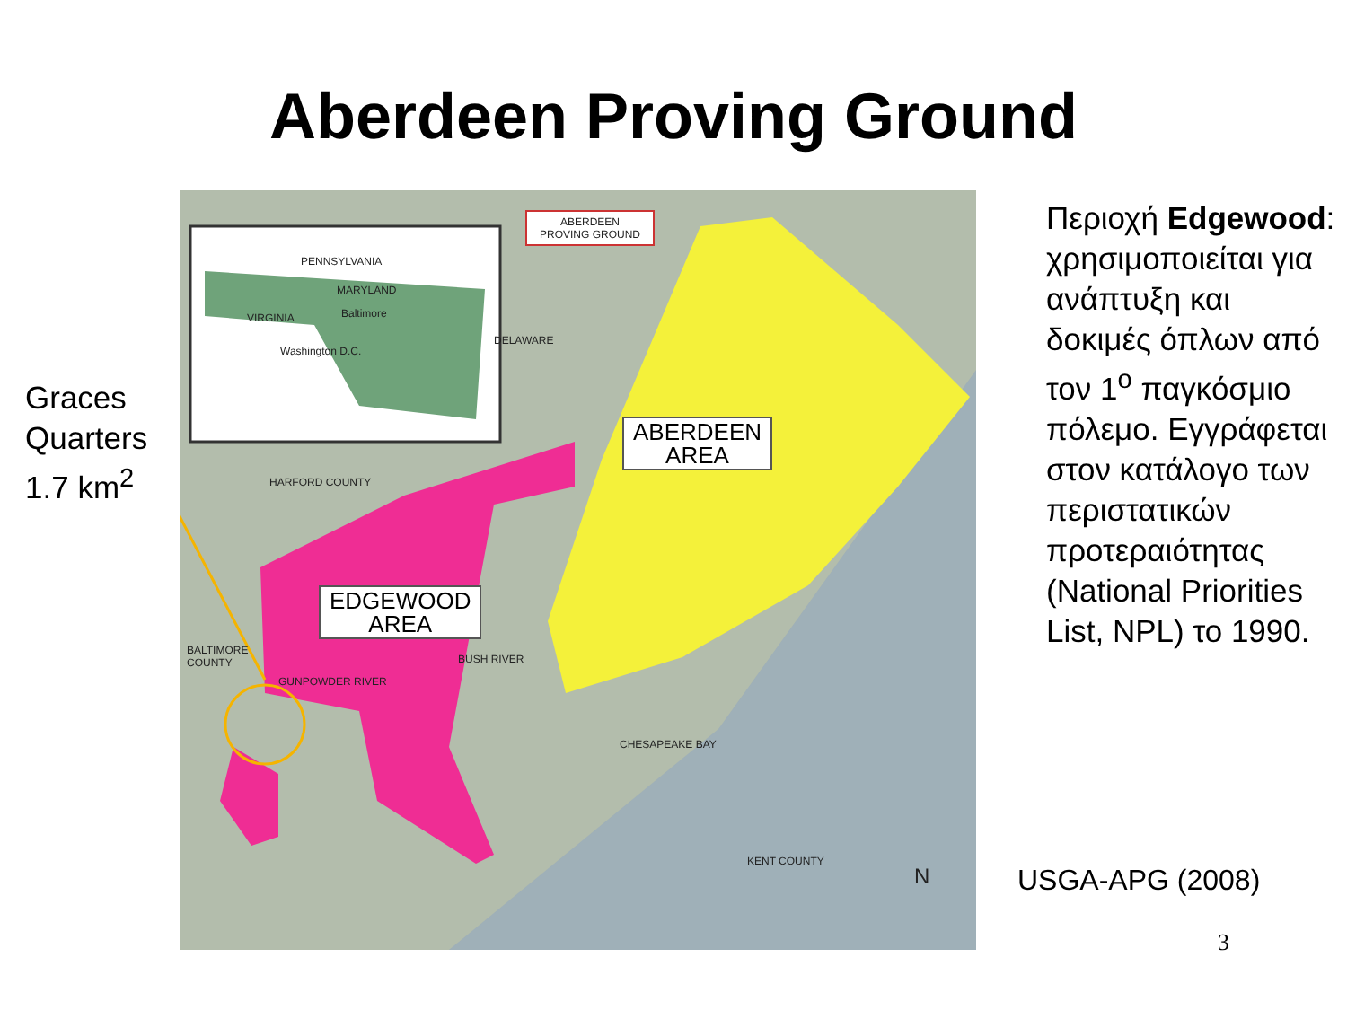Aberdeen Proving Ground
Graces
Quarters
1.7 km<sup>2</sup>
ABERDEEN
PROVING GROUND
PENNSYLVANIA
MARYLAND
Baltimore VIRGINIA
Washington D.C.
DELAWARE
HARFORD COUNTY
BALTIMORE
COUNTY
GUNPOWDER RIVER
BUSH RIVER
CHESAPEAKE BAY
KENT COUNTY
N
ABERDEEN
AREA
EDGEWOOD
AREA
Περιοχή Edgewood: χρησιμοποιείται για ανάπτυξη και δοκιμές όπλων από τον 1<sup>ο</sup> παγκόσμιο πόλεμο. Εγγράφεται στον κατάλογο των περιστατικών προτεραιότητας (National Priorities List, NPL) το 1990.
USGA-APG (2008)
3